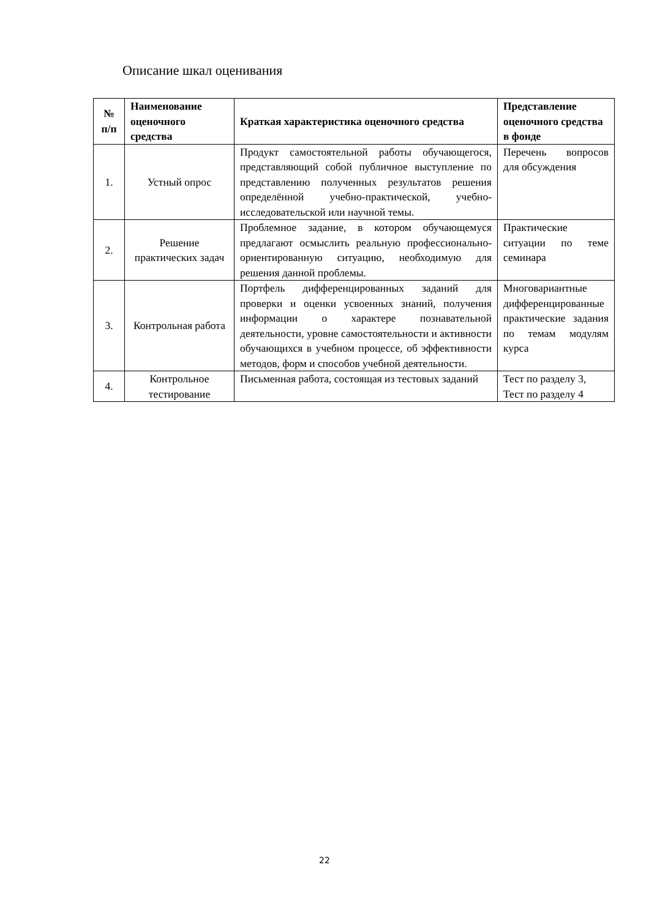Описание шкал оценивания
| № п/п | Наименование оценочного средства | Краткая характеристика оценочного средства | Представление оценочного средства в фонде |
| --- | --- | --- | --- |
| 1. | Устный опрос | Продукт самостоятельной работы обучающегося, представляющий собой публичное выступление по представлению полученных результатов решения определённой учебно-практической, учебно-исследовательской или научной темы. | Перечень вопросов для обсуждения |
| 2. | Решение практических задач | Проблемное задание, в котором обучающемуся предлагают осмыслить реальную профессионально-ориентированную ситуацию, необходимую для решения данной проблемы. | Практические ситуации по теме семинара |
| 3. | Контрольная работа | Портфель дифференцированных заданий для проверки и оценки усвоенных знаний, получения информации о характере познавательной деятельности, уровне самостоятельности и активности обучающихся в учебном процессе, об эффективности методов, форм и способов учебной деятельности. | Многовариантные дифференцированные практические задания по темам модулям курса |
| 4. | Контрольное тестирование | Письменная работа, состоящая из тестовых заданий | Тест по разделу 3, Тест по разделу 4 |
22